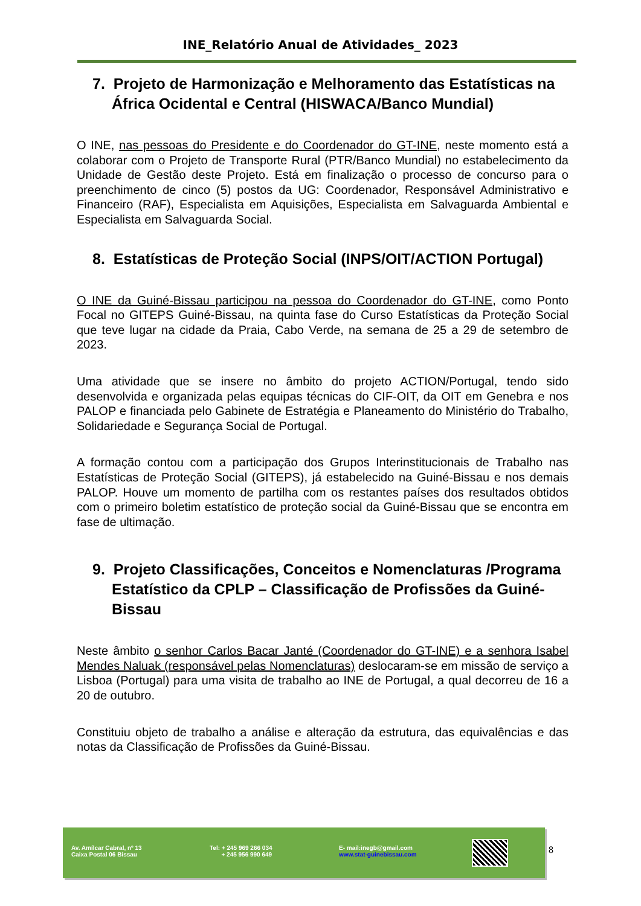INE_Relatório Anual de Atividades_ 2023
7. Projeto de Harmonização e Melhoramento das Estatísticas na África Ocidental e Central (HISWACA/Banco Mundial)
O INE, nas pessoas do Presidente e do Coordenador do GT-INE, neste momento está a colaborar com o Projeto de Transporte Rural (PTR/Banco Mundial) no estabelecimento da Unidade de Gestão deste Projeto. Está em finalização o processo de concurso para o preenchimento de cinco (5) postos da UG: Coordenador, Responsável Administrativo e Financeiro (RAF), Especialista em Aquisições, Especialista em Salvaguarda Ambiental e Especialista em Salvaguarda Social.
8. Estatísticas de Proteção Social (INPS/OIT/ACTION Portugal)
O INE da Guiné-Bissau participou na pessoa do Coordenador do GT-INE, como Ponto Focal no GITEPS Guiné-Bissau, na quinta fase do Curso Estatísticas da Proteção Social que teve lugar na cidade da Praia, Cabo Verde, na semana de 25 a 29 de setembro de 2023.
Uma atividade que se insere no âmbito do projeto ACTION/Portugal, tendo sido desenvolvida e organizada pelas equipas técnicas do CIF-OIT, da OIT em Genebra e nos PALOP e financiada pelo Gabinete de Estratégia e Planeamento do Ministério do Trabalho, Solidariedade e Segurança Social de Portugal.
A formação contou com a participação dos Grupos Interinstitucionais de Trabalho nas Estatísticas de Proteção Social (GITEPS), já estabelecido na Guiné-Bissau e nos demais PALOP. Houve um momento de partilha com os restantes países dos resultados obtidos com o primeiro boletim estatístico de proteção social da Guiné-Bissau que se encontra em fase de ultimação.
9. Projeto Classificações, Conceitos e Nomenclaturas /Programa Estatístico da CPLP – Classificação de Profissões da Guiné-Bissau
Neste âmbito o senhor Carlos Bacar Janté (Coordenador do GT-INE) e a senhora Isabel Mendes Naluak (responsável pelas Nomenclaturas) deslocaram-se em missão de serviço a Lisboa (Portugal) para uma visita de trabalho ao INE de Portugal, a qual decorreu de 16 a 20 de outubro.
Constituiu objeto de trabalho a análise e alteração da estrutura, das equivalências e das notas da Classificação de Profissões da Guiné-Bissau.
Av. Amílcar Cabral, nº 13
Caixa Postal 06 Bissau
Tel: + 245 969 266 034
+ 245 956 990 649
E- mail:inegb@gmail.com
www.stat-guinebissau.com
8